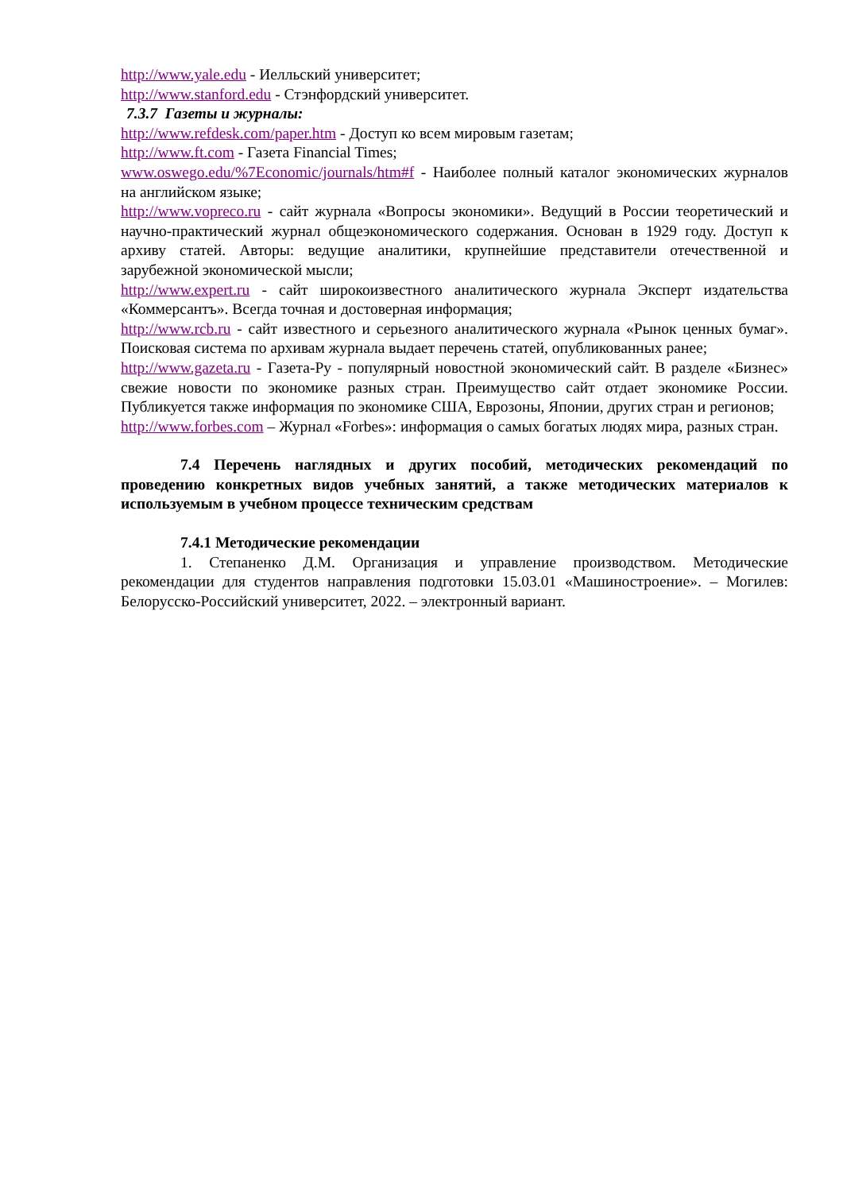http://www.yale.edu - Иелльский университет;
http://www.stanford.edu - Стэнфордский университет.
7.3.7 Газеты и журналы:
http://www.refdesk.com/paper.htm - Доступ ко всем мировым газетам;
http://www.ft.com - Газета Financial Times;
www.oswego.edu/%7Economic/journals/htm#f - Наиболее полный каталог экономических журналов на английском языке;
http://www.vopreco.ru - сайт журнала «Вопросы экономики». Ведущий в России теоретический и научно-практический журнал общеэкономического содержания. Основан в 1929 году. Доступ к архиву статей. Авторы: ведущие аналитики, крупнейшие представители отечественной и зарубежной экономической мысли;
http://www.expert.ru - сайт широкоизвестного аналитического журнала Эксперт издательства «Коммерсантъ». Всегда точная и достоверная информация;
http://www.rcb.ru - сайт известного и серьезного аналитического журнала «Рынок ценных бумаг». Поисковая система по архивам журнала выдает перечень статей, опубликованных ранее;
http://www.gazeta.ru - Газета-Ру - популярный новостной экономический сайт. В разделе «Бизнес» свежие новости по экономике разных стран. Преимущество сайт отдает экономике России. Публикуется также информация по экономике США, Еврозоны, Японии, других стран и регионов;
http://www.forbes.com – Журнал «Forbes»: информация о самых богатых людях мира, разных стран.
7.4 Перечень наглядных и других пособий, методических рекомендаций по проведению конкретных видов учебных занятий, а также методических материалов к используемым в учебном процессе техническим средствам
7.4.1 Методические рекомендации
1. Степаненко Д.М. Организация и управление производством. Методические рекомендации для студентов направления подготовки 15.03.01 «Машиностроение». – Могилев: Белорусско-Российский университет, 2022. – электронный вариант.